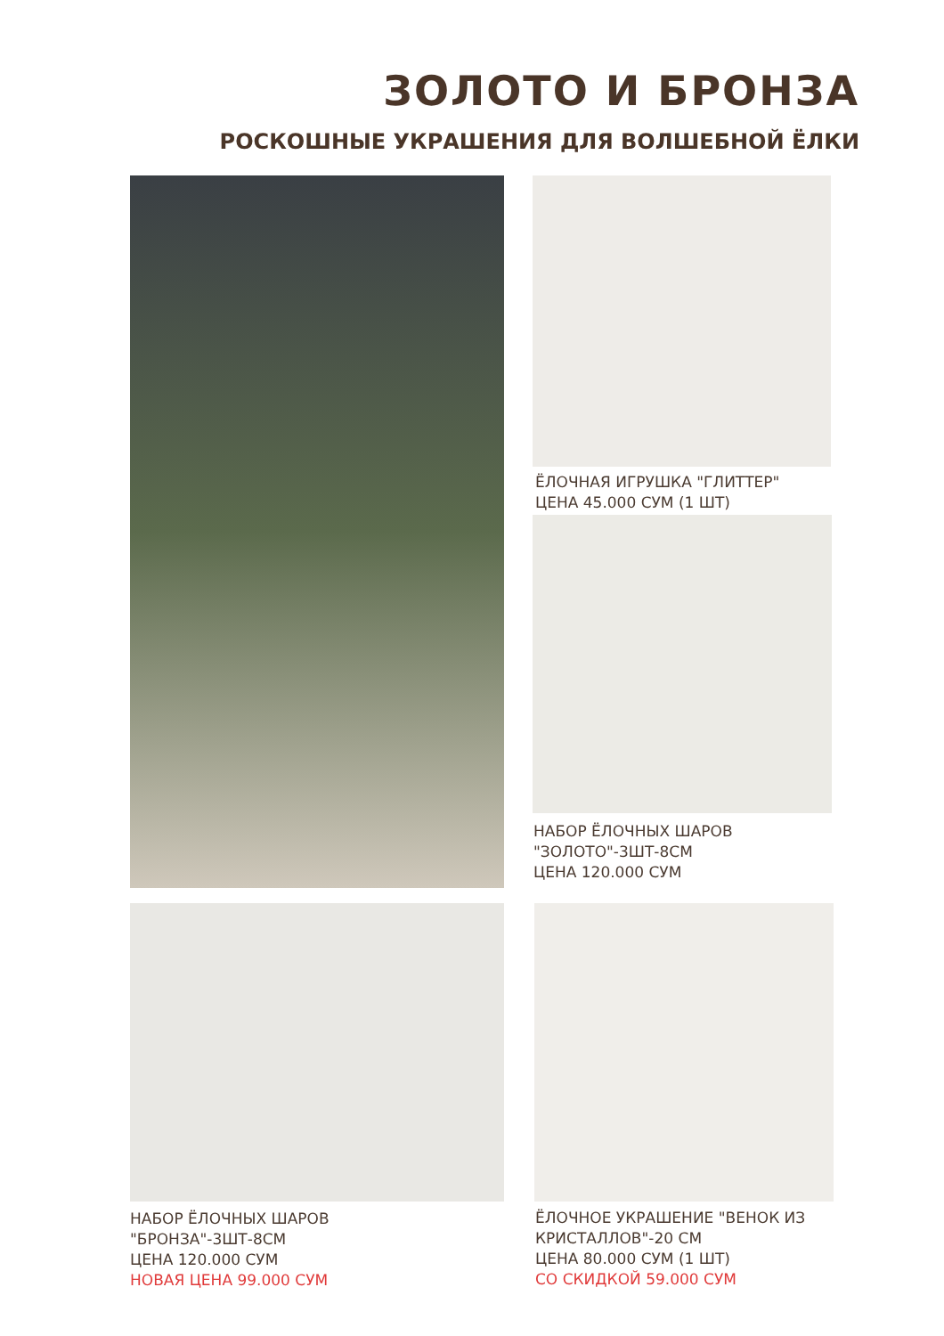ЗОЛОТО И БРОНЗА
РОСКОШНЫЕ УКРАШЕНИЯ ДЛЯ ВОЛШЕБНОЙ ЁЛКИ
ЁЛОЧНАЯ ИГРУШКА "ГЛИТТЕР"
ЦЕНА 45.000 СУМ (1 ШТ)
НАБОР ЁЛОЧНЫХ ШАРОВ
"ЗОЛОТО"-3ШТ-8СМ
ЦЕНА 120.000 СУМ
НАБОР ЁЛОЧНЫХ ШАРОВ
"БРОНЗА"-3ШТ-8СМ
ЦЕНА 120.000 СУМ
НОВАЯ ЦЕНА 99.000 СУМ
ЁЛОЧНОЕ УКРАШЕНИЕ "ВЕНОК ИЗ
КРИСТАЛЛОВ"-20 СМ
ЦЕНА 80.000 СУМ (1 ШТ)
СО СКИДКОЙ 59.000 СУМ